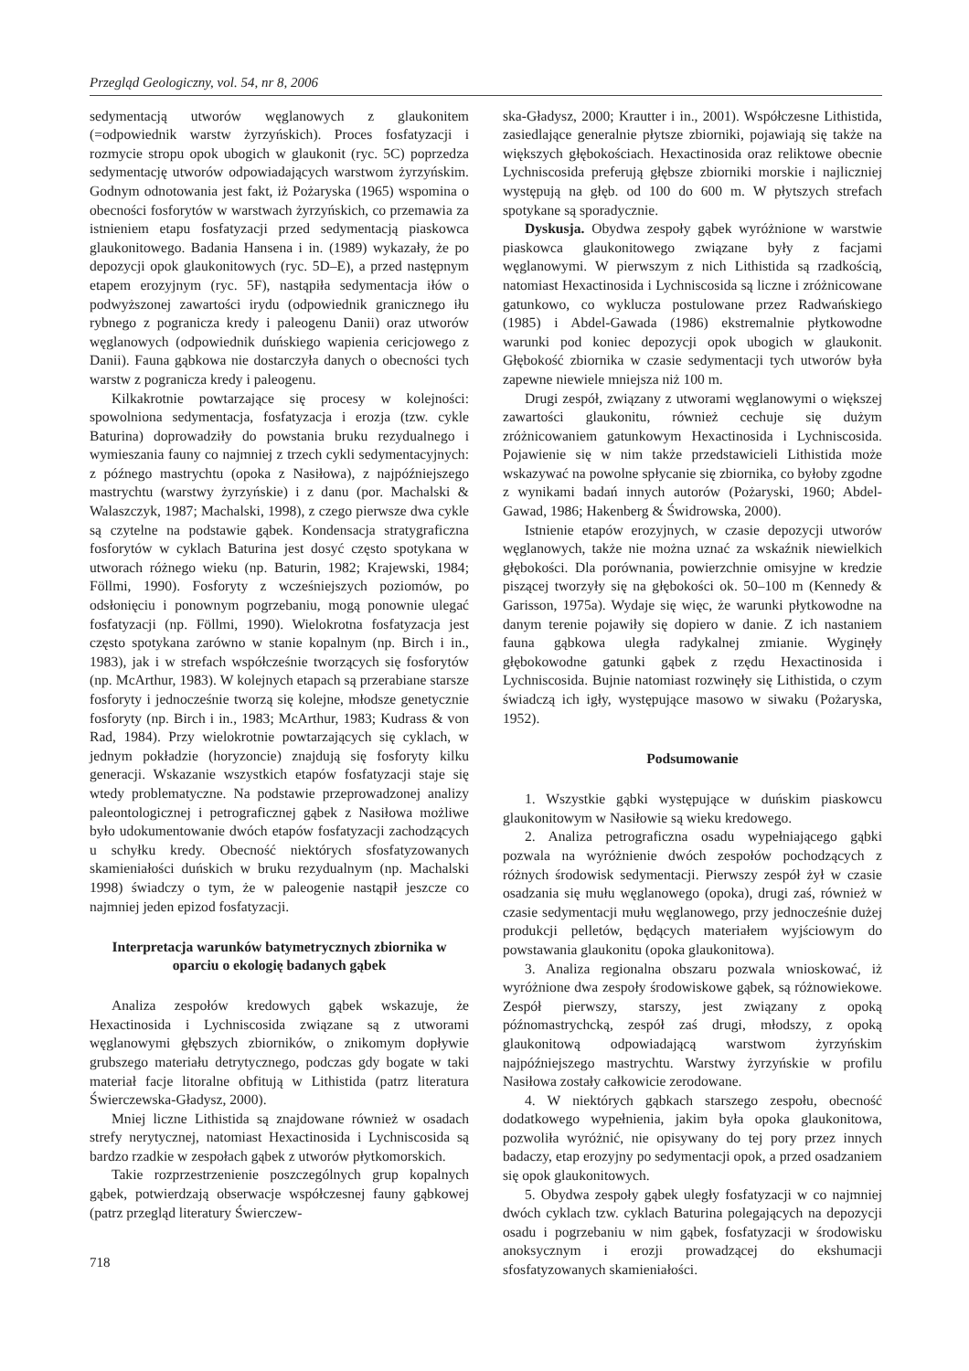Przegląd Geologiczny, vol. 54, nr 8, 2006
sedymentacją utworów węglanowych z glaukonitem (=odpowiednik warstw żyrzyńskich). Proces fosfatyzacji i rozmycie stropu opok ubogich w glaukonit (ryc. 5C) poprzedza sedymentację utworów odpowiadających warstwom żyrzyńskim. Godnym odnotowania jest fakt, iż Pożaryska (1965) wspomina o obecności fosforytów w warstwach żyrzyńskich, co przemawia za istnieniem etapu fosfatyzacji przed sedymentacją piaskowca glaukonitowego. Badania Hansena i in. (1989) wykazały, że po depozycji opok glaukonitowych (ryc. 5D–E), a przed następnym etapem erozyjnym (ryc. 5F), nastąpiła sedymentacja iłów o podwyższonej zawartości irydu (odpowiednik granicznego iłu rybnego z pogranicza kredy i paleogenu Danii) oraz utworów węglanowych (odpowiednik duńskiego wapienia cericjowego z Danii). Fauna gąbkowa nie dostarczyła danych o obecności tych warstw z pogranicza kredy i paleogenu.
Kilkakrotnie powtarzające się procesy w kolejności: spowolniona sedymentacja, fosfatyzacja i erozja (tzw. cykle Baturina) doprowadziły do powstania bruku rezydualnego i wymieszania fauny co najmniej z trzech cykli sedymentacyjnych: z późnego mastrychtu (opoka z Nasiłowa), z najpóźniejszego mastrychtu (warstwy żyrzyńskie) i z danu (por. Machalski & Walaszczyk, 1987; Machalski, 1998), z czego pierwsze dwa cykle są czytelne na podstawie gąbek. Kondensacja stratygraficzna fosforytów w cyklach Baturina jest dosyć często spotykana w utworach różnego wieku (np. Baturin, 1982; Krajewski, 1984; Föllmi, 1990). Fosforyty z wcześniejszych poziomów, po odsłonięciu i ponownym pogrzebaniu, mogą ponownie ulegać fosfatyzacji (np. Föllmi, 1990). Wielokrotna fosfatyzacja jest często spotykana zarówno w stanie kopalnym (np. Birch i in., 1983), jak i w strefach współcześnie tworzących się fosforytów (np. McArthur, 1983). W kolejnych etapach są przerabiane starsze fosforyty i jednocześnie tworzą się kolejne, młodsze genetycznie fosforyty (np. Birch i in., 1983; McArthur, 1983; Kudrass & von Rad, 1984). Przy wielokrotnie powtarzających się cyklach, w jednym pokładzie (horyzoncie) znajdują się fosforyty kilku generacji. Wskazanie wszystkich etapów fosfatyzacji staje się wtedy problematyczne. Na podstawie przeprowadzonej analizy paleontologicznej i petrograficznej gąbek z Nasiłowa możliwe było udokumentowanie dwóch etapów fosfatyzacji zachodzących u schyłku kredy. Obecność niektórych sfosfatyzowanych skamieniałości duńskich w bruku rezydualnym (np. Machalski 1998) świadczy o tym, że w paleogenie nastąpił jeszcze co najmniej jeden epizod fosfatyzacji.
Interpretacja warunków batymetrycznych zbiornika w oparciu o ekologię badanych gąbek
Analiza zespołów kredowych gąbek wskazuje, że Hexactinosida i Lychniscosida związane są z utworami węglanowymi głębszych zbiorników, o znikomym dopływie grubszego materiału detrytycznego, podczas gdy bogate w taki materiał facje litoralne obfitują w Lithistida (patrz literatura Świerczewska-Gładysz, 2000).
Mniej liczne Lithistida są znajdowane również w osadach strefy nerytycznej, natomiast Hexactinosida i Lychniscosida są bardzo rzadkie w zespołach gąbek z utworów płytkomorskich.
Takie rozprzestrzenienie poszczególnych grup kopalnych gąbek, potwierdzają obserwacje współczesnej fauny gąbkowej (patrz przegląd literatury Świerczew-
718
ska-Gładysz, 2000; Krautter i in., 2001). Współczesne Lithistida, zasiedlające generalnie płytsze zbiorniki, pojawiają się także na większych głębokościach. Hexactinosida oraz reliktowe obecnie Lychniscosida preferują głębsze zbiorniki morskie i najliczniej występują na głęb. od 100 do 600 m. W płytszych strefach spotykane są sporadycznie.
Dyskusja. Obydwa zespoły gąbek wyróżnione w warstwie piaskowca glaukonitowego związane były z facjami węglanowymi. W pierwszym z nich Lithistida są rzadkością, natomiast Hexactinosida i Lychniscosida są liczne i zróżnicowane gatunkowo, co wyklucza postulowane przez Radwańskiego (1985) i Abdel-Gawada (1986) ekstremalnie płytkowodne warunki pod koniec depozycji opok ubogich w glaukonit. Głębokość zbiornika w czasie sedymentacji tych utworów była zapewne niewiele mniejsza niż 100 m.
Drugi zespół, związany z utworami węglanowymi o większej zawartości glaukonitu, również cechuje się dużym zróżnicowaniem gatunkowym Hexactinosida i Lychniscosida. Pojawienie się w nim także przedstawicieli Lithistida może wskazywać na powolne spłycanie się zbiornika, co byłoby zgodne z wynikami badań innych autorów (Pożaryski, 1960; Abdel-Gawad, 1986; Hakenberg & Świdrowska, 2000).
Istnienie etapów erozyjnych, w czasie depozycji utworów węglanowych, także nie można uznać za wskaźnik niewielkich głębokości. Dla porównania, powierzchnie omisyjne w kredzie piszącej tworzyły się na głębokości ok. 50–100 m (Kennedy & Garisson, 1975a). Wydaje się więc, że warunki płytkowodne na danym terenie pojawiły się dopiero w danie. Z ich nastaniem fauna gąbkowa uległa radykalnej zmianie. Wyginęły głębokowodne gatunki gąbek z rzędu Hexactinosida i Lychniscosida. Bujnie natomiast rozwinęły się Lithistida, o czym świadczą ich igły, występujące masowo w siwaku (Pożaryska, 1952).
Podsumowanie
1. Wszystkie gąbki występujące w duńskim piaskowcu glaukonitowym w Nasiłowie są wieku kredowego.
2. Analiza petrograficzna osadu wypełniającego gąbki pozwala na wyróżnienie dwóch zespołów pochodzących z różnych środowisk sedymentacji. Pierwszy zespół żył w czasie osadzania się mułu węglanowego (opoka), drugi zaś, również w czasie sedymentacji mułu węglanowego, przy jednocześnie dużej produkcji pelletów, będących materiałem wyjściowym do powstawania glaukonitu (opoka glaukonitowa).
3. Analiza regionalna obszaru pozwala wnioskować, iż wyróżnione dwa zespoły środowiskowe gąbek, są różnowiekowe. Zespół pierwszy, starszy, jest związany z opoką późnomastrychcką, zespół zaś drugi, młodszy, z opoką glaukonitową odpowiadającą warstwom żyrzyńskim najpóźniejszego mastrychtu. Warstwy żyrzyńskie w profilu Nasiłowa zostały całkowicie zerodowane.
4. W niektórych gąbkach starszego zespołu, obecność dodatkowego wypełnienia, jakim była opoka glaukonitowa, pozwoliła wyróżnić, nie opisywany do tej pory przez innych badaczy, etap erozyjny po sedymentacji opok, a przed osadzaniem się opok glaukonitowych.
5. Obydwa zespoły gąbek uległy fosfatyzacji w co najmniej dwóch cyklach tzw. cyklach Baturina polegających na depozycji osadu i pogrzebaniu w nim gąbek, fosfatyzacji w środowisku anoksycznym i erozji prowadzącej do ekshumacji sfosfatyzowanych skamieniałości.